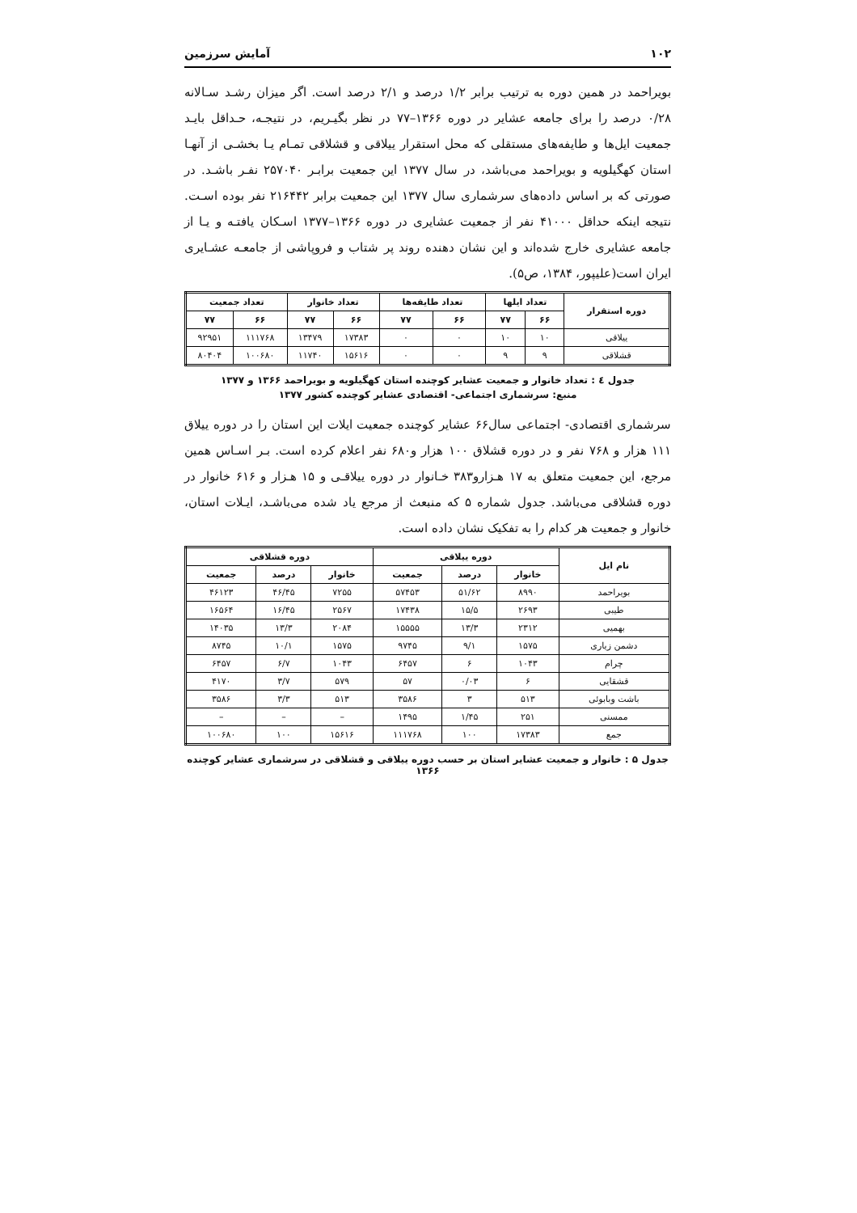۱۰۲ آمایش سرزمین
بویراحمد در همین دوره به ترتیب برابر ۱/۲ درصد و ۲/۱ درصد است. اگر میزان رشـد سـالانه ۰/۲۸ درصد را برای جامعه عشایر در دوره ۱۳۶۶–۷۷ در نظر بگیـریم، در نتیجـه، حـداقل بایـد جمعیت ایل‌ها و طایفه‌های مستقلی که محل استقرار ییلاقی و قشلاقی تمـام یـا بخشـی از آنهـا استان کهگیلویه و بویراحمد می‌باشد، در سال ۱۳۷۷ این جمعیت برابـر ۲۵۷۰۴۰ نفـر باشـد. در صورتی که بر اساس داده‌های سرشماری سال ۱۳۷۷ این جمعیت برابر ۲۱۶۴۴۲ نفر بوده اسـت. نتیجه اینکه حداقل ۴۱۰۰۰ نفر از جمعیت عشایری در دوره ۱۳۶۶–۱۳۷۷ اسـکان یافتـه و یـا از جامعه عشایری خارج شده‌اند و این نشان دهنده روند پر شتاب و فروپاشی از جامعـه عشـایری ایران است(علیپور، ۱۳۸۴، ص۵).
| دوره استقرار | تعداد ایلها | | تعداد طایفه‌ها | | تعداد خانوار | | تعداد جمعیت | |
| --- | --- | --- | --- | --- | --- | --- | --- | --- |
| | ۶۶ | ۷۷ | ۶۶ | ۷۷ | ۶۶ | ۷۷ | ۶۶ | ۷۷ |
| ییلاقی | ۱۰ | ۱۰ | ٠ | ٠ | ۱۷۳۸۳ | ۱۳۴۷۹ | ۱۱۱۷۶۸ | ۹۲۹۵۱ |
| قشلاقی | ۹ | ۹ | ٠ | ٠ | ۱۵۶۱۶ | ۱۱۷۴۰ | ۱۰۰۶۸۰ | ۸۰۴۰۴ |
جدول ٤ : تعداد خانوار و جمعیت عشایر کوچنده استان کهگیلویه و بویراحمد ۱۳۶۶ و ۱۳۷۷
منبع: سرشماری اجتماعی- اقتصادی عشایر کوچنده کشور ۱۳۷۷
سرشماری اقتصادی- اجتماعی سال۶۶ عشایر کوچنده جمعیت ایلات این استان را در دوره ییلاق ۱۱۱ هزار و ۷۶۸ نفر و در دوره قشلاق ۱۰۰ هزار و۶۸۰ نفر اعلام کرده است. بـر اسـاس همین مرجع، این جمعیت متعلق به ۱۷ هـزارو۳۸۳ خـانوار در دوره ییلاقـی و ۱۵ هـزار و ۶۱۶ خانوار در دوره قشلاقی می‌باشد. جدول شماره ۵ که منبعث از مرجع یاد شده می‌باشـد، ایـلات استان، خانوار و جمعیت هر کدام را به تفکیک نشان داده است.
| نام ایل | دوره ییلاقی | | | دوره قشلاقی | | |
| --- | --- | --- | --- | --- | --- | --- |
| | خانوار | درصد | جمعیت | خانوار | درصد | جمعیت |
| بویراحمد | ۸۹۹۰ | ۵۱/۶۲ | ۵۷۴۵۳ | ۷۲۵۵ | ۴۶/۴۵ | ۴۶۱۲۳ |
| طیبی | ۲۶۹۳ | ۱۵/۵ | ۱۷۴۳۸ | ۲۵۶۷ | ۱۶/۴۵ | ۱۶۵۶۴ |
| بهمیی | ۲۳۱۲ | ۱۳/۳ | ۱۵۵۵۵ | ۲۰۸۴ | ۱۳/۳ | ۱۴۰۳۵ |
| دشمن زیاری | ۱۵۷۵ | ۹/۱ | ۹۷۴۵ | ۱۵۷۵ | ۱۰/۱ | ۸۷۴۵ |
| چرام | ۱۰۴۳ | ۶ | ۶۴۵۷ | ۱۰۴۳ | ۶/۷ | ۶۴۵۷ |
| قشقایی | ۶ | ۰/۰۳ | ۵۷ | ۵۷۹ | ۳/۷ | ۴۱۷۰ |
| باشت وبابوئی | ۵۱۳ | ۳ | ۳۵۸۶ | ۵۱۳ | ۳/۳ | ۳۵۸۶ |
| ممسنی | ۲۵۱ | ۱/۴۵ | ۱۴۹۵ | – | – | – |
| جمع | ۱۷۳۸۳ | ۱۰۰ | ۱۱۱۷۶۸ | ۱۵۶۱۶ | ۱۰۰ | ۱۰۰۶۸۰ |
جدول ۵ : خانوار و جمعیت عشایر استان بر حسب دوره ییلاقی و قشلاقی در سرشماری عشایر کوچنده ۱۳۶۶